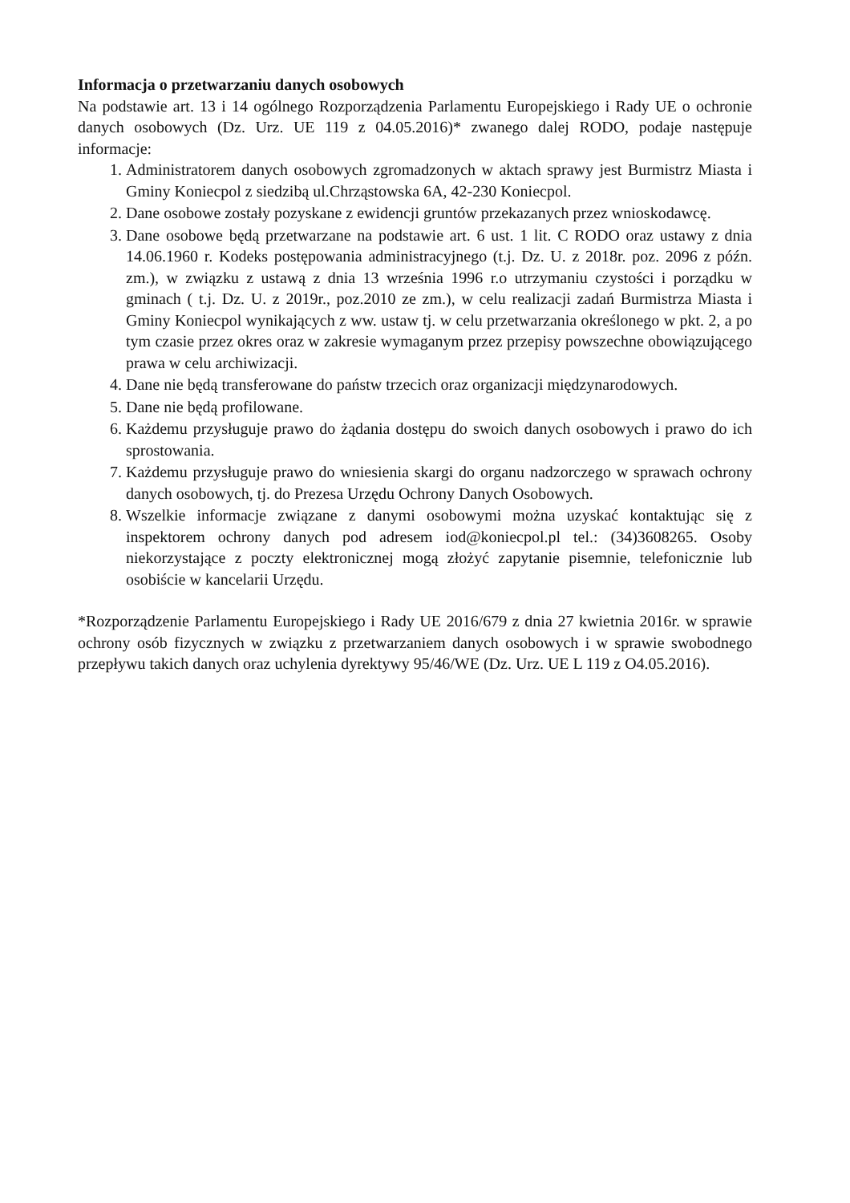Informacja o przetwarzaniu danych osobowych
Na podstawie art. 13 i 14 ogólnego Rozporządzenia Parlamentu Europejskiego i Rady UE o ochronie danych osobowych (Dz. Urz. UE 119 z 04.05.2016)* zwanego dalej RODO, podaje następuje informacje:
1. Administratorem danych osobowych zgromadzonych w aktach sprawy jest Burmistrz Miasta i Gminy Koniecpol z siedzibą ul.Chrząstowska 6A, 42-230 Koniecpol.
2. Dane osobowe zostały pozyskane z ewidencji gruntów przekazanych przez wnioskodawcę.
3. Dane osobowe będą przetwarzane na podstawie art. 6 ust. 1 lit. C RODO oraz ustawy z dnia 14.06.1960 r. Kodeks postępowania administracyjnego (t.j. Dz. U. z 2018r. poz. 2096 z późn. zm.), w związku z ustawą z dnia 13 września 1996 r.o utrzymaniu czystości i porządku w gminach ( t.j. Dz. U. z 2019r., poz.2010 ze zm.), w celu realizacji zadań Burmistrza Miasta i Gminy Koniecpol wynikających z ww. ustaw tj. w celu przetwarzania określonego w pkt. 2, a po tym czasie przez okres oraz w zakresie wymaganym przez przepisy powszechne obowiązującego prawa w celu archiwizacji.
4. Dane nie będą transferowane do państw trzecich oraz organizacji międzynarodowych.
5. Dane nie będą profilowane.
6. Każdemu przysługuje prawo do żądania dostępu do swoich danych osobowych i prawo do ich sprostowania.
7. Każdemu przysługuje prawo do wniesienia skargi do organu nadzorczego w sprawach ochrony danych osobowych, tj. do Prezesa Urzędu Ochrony Danych Osobowych.
8. Wszelkie informacje związane z danymi osobowymi można uzyskać kontaktując się z inspektorem ochrony danych pod adresem iod@koniecpol.pl tel.: (34)3608265. Osoby niekorzystające z poczty elektronicznej mogą złożyć zapytanie pisemnie, telefonicznie lub osobiście w kancelarii Urzędu.
*Rozporządzenie Parlamentu Europejskiego i Rady UE 2016/679 z dnia 27 kwietnia 2016r. w sprawie ochrony osób fizycznych w związku z przetwarzaniem danych osobowych i w sprawie swobodnego przepływu takich danych oraz uchylenia dyrektywy 95/46/WE (Dz. Urz. UE L 119 z O4.05.2016).